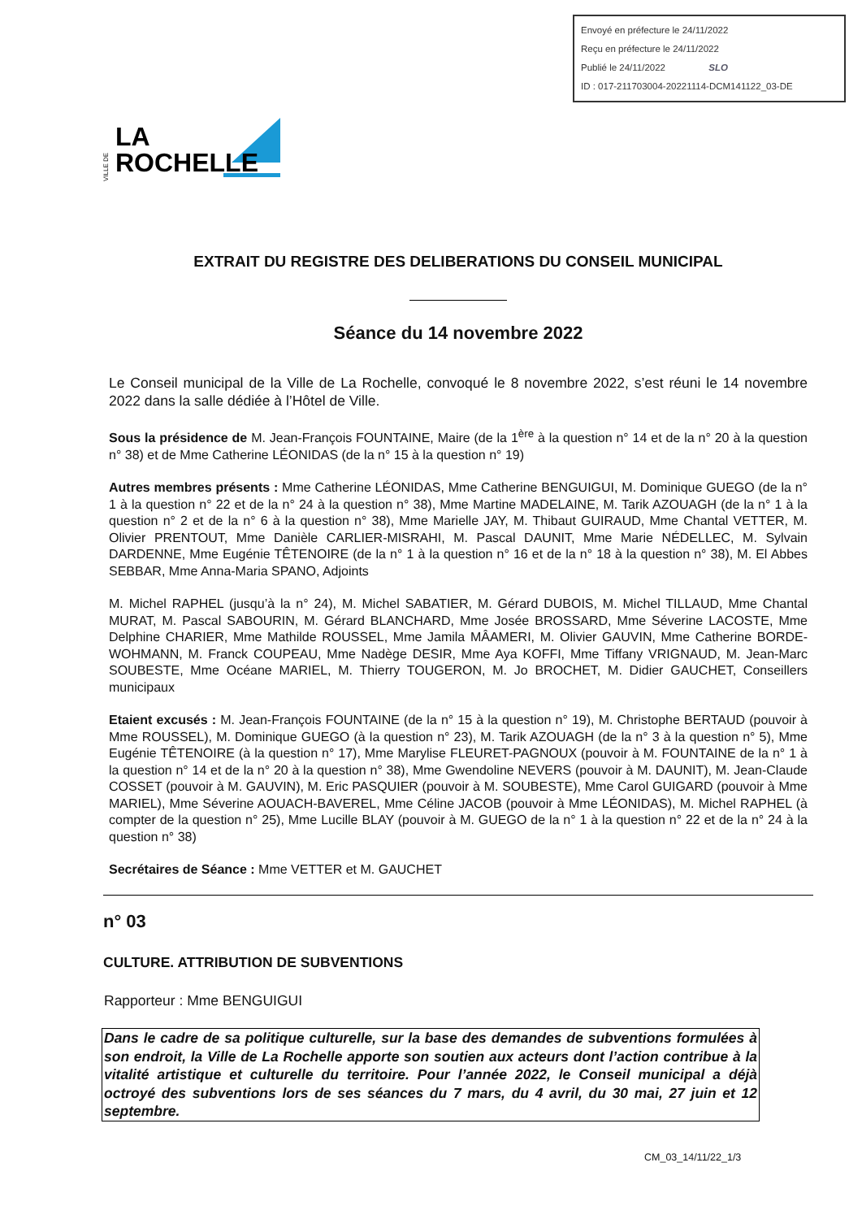Envoyé en préfecture le 24/11/2022
Reçu en préfecture le 24/11/2022
Publié le 24/11/2022 SLO
ID : 017-211703004-20221114-DCM141122_03-DE
VILLE DE
LA
ROCHELLE
EXTRAIT DU REGISTRE DES DELIBERATIONS DU CONSEIL MUNICIPAL
Séance du 14 novembre 2022
Le Conseil municipal de la Ville de La Rochelle, convoqué le 8 novembre 2022, s’est réuni le 14 novembre 2022 dans la salle dédiée à l’Hôtel de Ville.
Sous la présidence de M. Jean-François FOUNTAINE, Maire (de la 1<sup>ère</sup> à la question n° 14 et de la n° 20 à la question n° 38) et de Mme Catherine LÉONIDAS (de la n° 15 à la question n° 19)
Autres membres présents : Mme Catherine LÉONIDAS, Mme Catherine BENGUIGUI, M. Dominique GUEGO (de la n° 1 à la question n° 22 et de la n° 24 à la question n° 38), Mme Martine MADELAINE, M. Tarik AZOUAGH (de la n° 1 à la question n° 2 et de la n° 6 à la question n° 38), Mme Marielle JAY, M. Thibaut GUIRAUD, Mme Chantal VETTER, M. Olivier PRENTOUT, Mme Danièle CARLIER-MISRAHI, M. Pascal DAUNIT, Mme Marie NÉDELLEC, M. Sylvain DARDENNE, Mme Eugénie TÊTENOIRE (de la n° 1 à la question n° 16 et de la n° 18 à la question n° 38), M. El Abbes SEBBAR, Mme Anna-Maria SPANO, Adjoints
M. Michel RAPHEL (jusqu’à la n° 24), M. Michel SABATIER, M. Gérard DUBOIS, M. Michel TILLAUD, Mme Chantal MURAT, M. Pascal SABOURIN, M. Gérard BLANCHARD, Mme Josée BROSSARD, Mme Séverine LACOSTE, Mme Delphine CHARIER, Mme Mathilde ROUSSEL, Mme Jamila MÂAMERI, M. Olivier GAUVIN, Mme Catherine BORDE-WOHMANN, M. Franck COUPEAU, Mme Nadège DESIR, Mme Aya KOFFI, Mme Tiffany VRIGNAUD, M. Jean-Marc SOUBESTE, Mme Océane MARIEL, M. Thierry TOUGERON, M. Jo BROCHET, M. Didier GAUCHET, Conseillers municipaux
Etaient excusés : M. Jean-François FOUNTAINE (de la n° 15 à la question n° 19), M. Christophe BERTAUD (pouvoir à Mme ROUSSEL), M. Dominique GUEGO (à la question n° 23), M. Tarik AZOUAGH (de la n° 3 à la question n° 5), Mme Eugénie TÊTENOIRE (à la question n° 17), Mme Marylise FLEURET-PAGNOUX (pouvoir à M. FOUNTAINE de la n° 1 à la question n° 14 et de la n° 20 à la question n° 38), Mme Gwendoline NEVERS (pouvoir à M. DAUNIT), M. Jean-Claude COSSET (pouvoir à M. GAUVIN), M. Eric PASQUIER (pouvoir à M. SOUBESTE), Mme Carol GUIGARD (pouvoir à Mme MARIEL), Mme Séverine AOUACH-BAVEREL, Mme Céline JACOB (pouvoir à Mme LÉONIDAS), M. Michel RAPHEL (à compter de la question n° 25), Mme Lucille BLAY (pouvoir à M. GUEGO de la n° 1 à la question n° 22 et de la n° 24 à la question n° 38)
Secrétaires de Séance : Mme VETTER et M. GAUCHET
n° 03
CULTURE. ATTRIBUTION DE SUBVENTIONS
Rapporteur : Mme BENGUIGUI
Dans le cadre de sa politique culturelle, sur la base des demandes de subventions formulées à son endroit, la Ville de La Rochelle apporte son soutien aux acteurs dont l’action contribue à la vitalité artistique et culturelle du territoire. Pour l’année 2022, le Conseil municipal a déjà octroyé des subventions lors de ses séances du 7 mars, du 4 avril, du 30 mai, 27 juin et 12 septembre.
CM_03_14/11/22_1/3